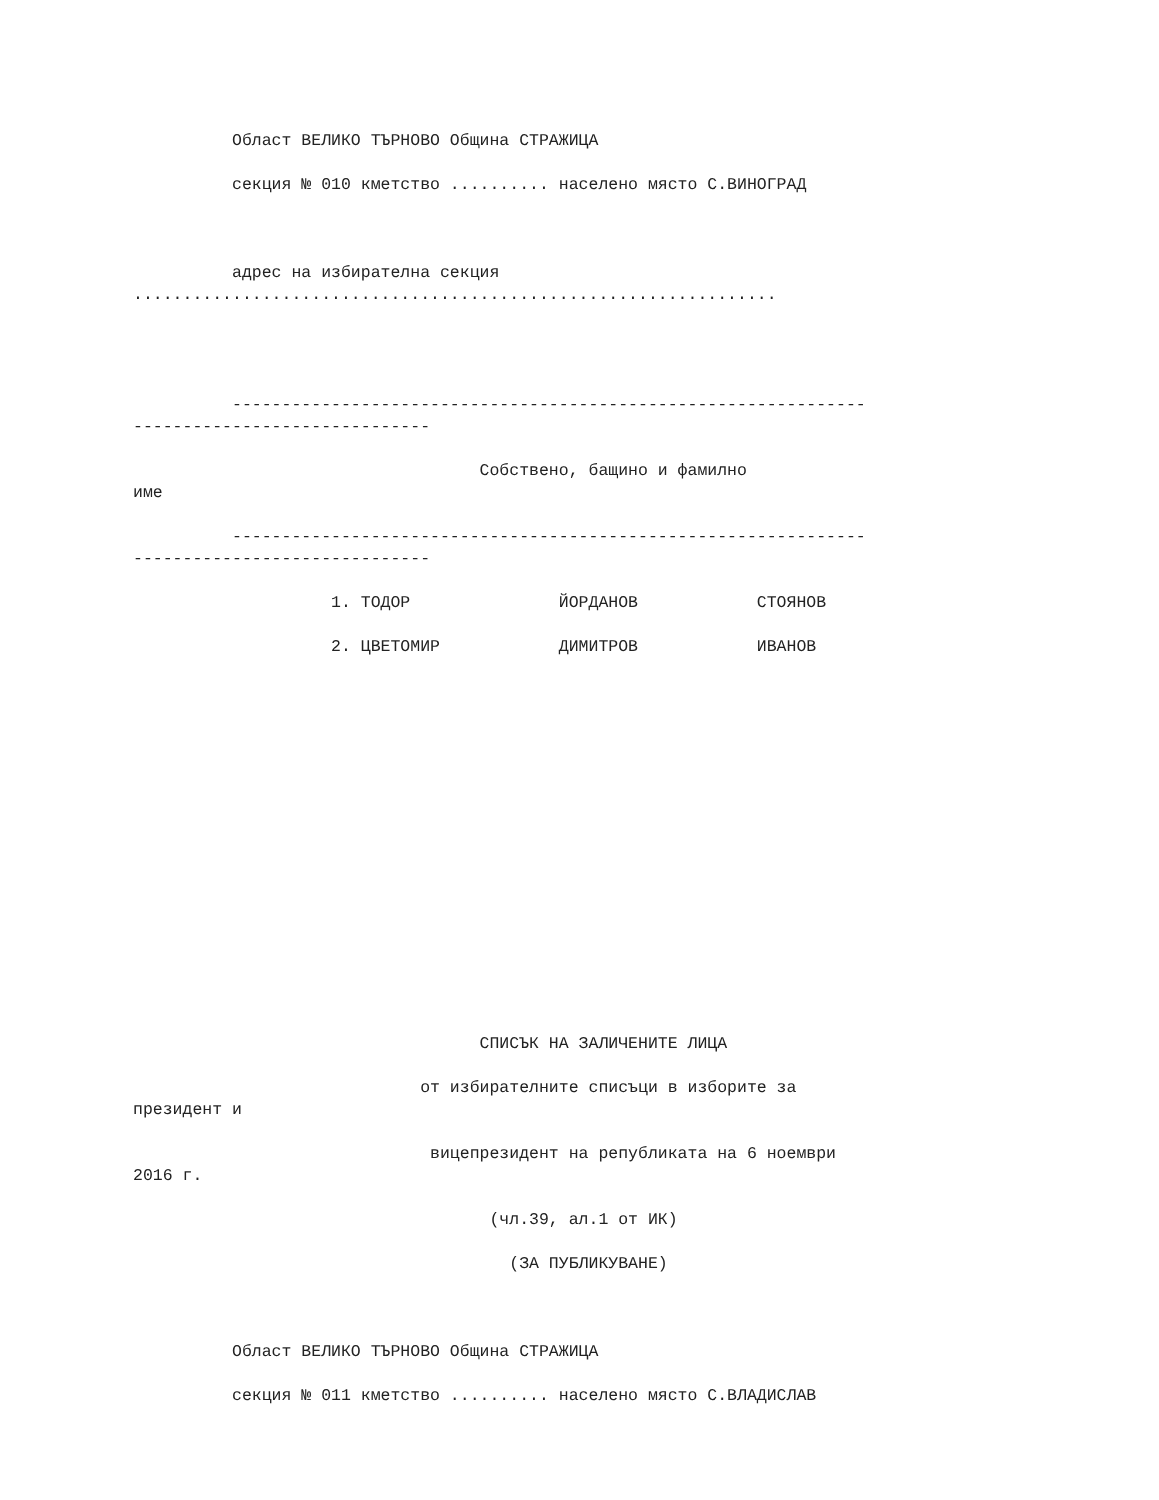Област ВЕЛИКО ТЪРНОВО Община СТРАЖИЦА
секция № 010 кметство .......... населено място С.ВИНОГРАД
адрес на избирателна секция
.................................................................
----------------------------------------------------------------
------------------------------
Собствено, бащино и фамилно
име
----------------------------------------------------------------
------------------------------
1. ТОДОР ЙОРДАНОВ СТОЯНОВ
2. ЦВЕТОМИР ДИМИТРОВ ИВАНОВ
СПИСЪК НА ЗАЛИЧЕНИТЕ ЛИЦА
от избирателните списъци в изборите за
президент и
вицепрезидент на републиката на 6 ноември
2016 г.
(чл.39, ал.1 от ИК)
(ЗА ПУБЛИКУВАНЕ)
Област ВЕЛИКО ТЪРНОВО Община СТРАЖИЦА
секция № 011 кметство .......... населено място С.ВЛАДИСЛАВ